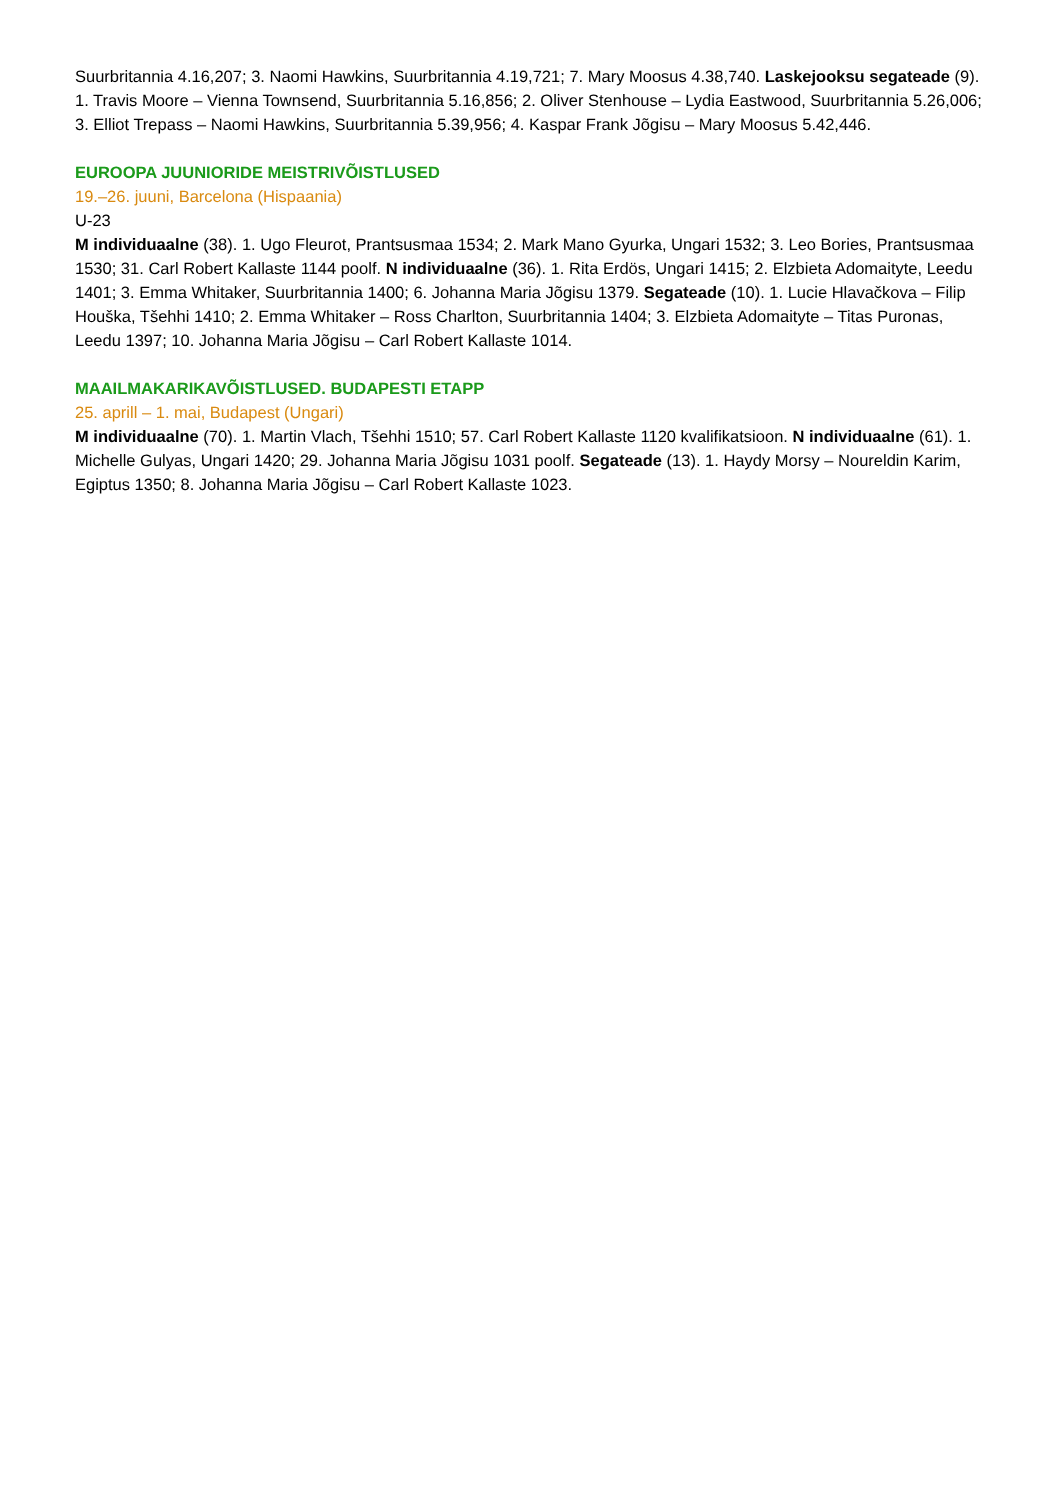Suurbritannia 4.16,207; 3. Naomi Hawkins, Suurbritannia 4.19,721; 7. Mary Moosus 4.38,740. Laskejooksu segateade (9). 1. Travis Moore – Vienna Townsend, Suurbritannia 5.16,856; 2. Oliver Stenhouse – Lydia Eastwood, Suurbritannia 5.26,006; 3. Elliot Trepass – Naomi Hawkins, Suurbritannia 5.39,956; 4. Kaspar Frank Jõgisu – Mary Moosus 5.42,446.
EUROOPA JUUNIORIDE MEISTRIVÕISTLUSED
19.–26. juuni, Barcelona (Hispaania)
U-23
M individuaalne (38). 1. Ugo Fleurot, Prantsusmaa 1534; 2. Mark Mano Gyurka, Ungari 1532; 3. Leo Bories, Prantsusmaa 1530; 31. Carl Robert Kallaste 1144 poolf. N individuaalne (36). 1. Rita Erdös, Ungari 1415; 2. Elzbieta Adomaityte, Leedu 1401; 3. Emma Whitaker, Suurbritannia 1400; 6. Johanna Maria Jõgisu 1379. Segateade (10). 1. Lucie Hlavačkova – Filip Houška, Tšehhi 1410; 2. Emma Whitaker – Ross Charlton, Suurbritannia 1404; 3. Elzbieta Adomaityte – Titas Puronas, Leedu 1397; 10. Johanna Maria Jõgisu – Carl Robert Kallaste 1014.
MAAILMAKARIKAVÕISTLUSED. BUDAPESTI ETAPP
25. aprill – 1. mai, Budapest (Ungari)
M individuaalne (70). 1. Martin Vlach, Tšehhi 1510; 57. Carl Robert Kallaste 1120 kvalifikatsioon. N individuaalne (61). 1. Michelle Gulyas, Ungari 1420; 29. Johanna Maria Jõgisu 1031 poolf. Segateade (13). 1. Haydy Morsy – Noureldin Karim, Egiptus 1350; 8. Johanna Maria Jõgisu – Carl Robert Kallaste 1023.